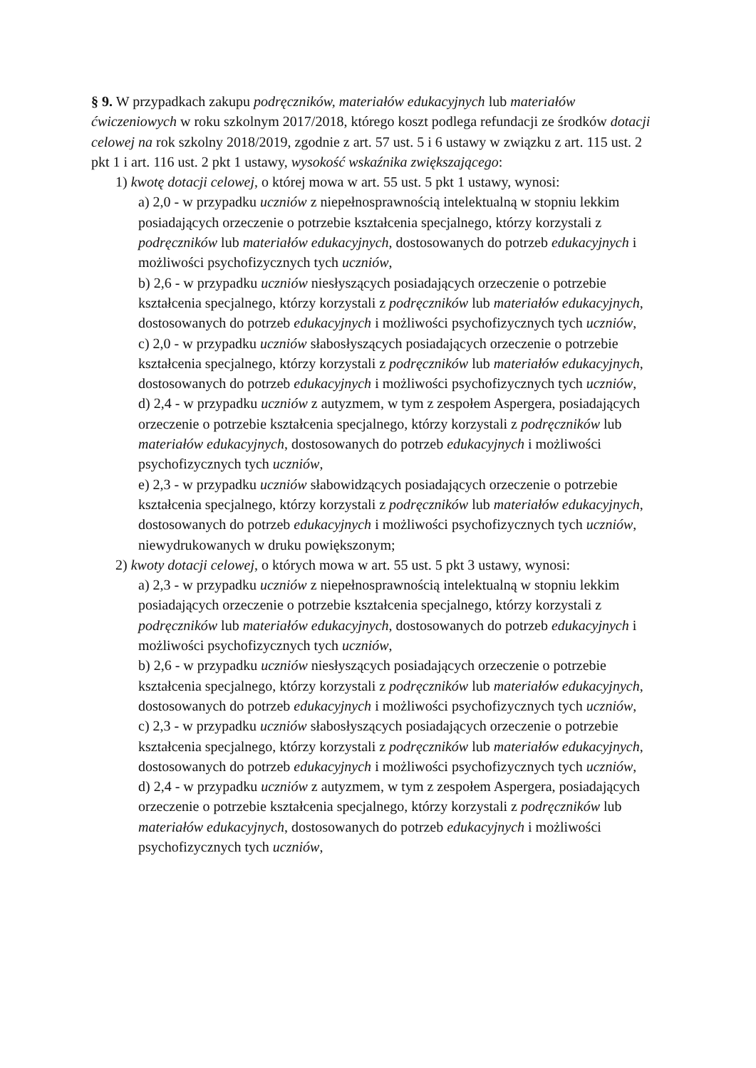§ 9. W przypadkach zakupu podręczników, materiałów edukacyjnych lub materiałów ćwiczeniowych w roku szkolnym 2017/2018, którego koszt podlega refundacji ze środków dotacji celowej na rok szkolny 2018/2019, zgodnie z art. 57 ust. 5 i 6 ustawy w związku z art. 115 ust. 2 pkt 1 i art. 116 ust. 2 pkt 1 ustawy, wysokość wskaźnika zwiększającego:
1) kwotę dotacji celowej, o której mowa w art. 55 ust. 5 pkt 1 ustawy, wynosi:
a) 2,0 - w przypadku uczniów z niepełnosprawnością intelektualną w stopniu lekkim posiadających orzeczenie o potrzebie kształcenia specjalnego, którzy korzystali z podręczników lub materiałów edukacyjnych, dostosowanych do potrzeb edukacyjnych i możliwości psychofizycznych tych uczniów,
b) 2,6 - w przypadku uczniów niesłyszących posiadających orzeczenie o potrzebie kształcenia specjalnego, którzy korzystali z podręczników lub materiałów edukacyjnych, dostosowanych do potrzeb edukacyjnych i możliwości psychofizycznych tych uczniów,
c) 2,0 - w przypadku uczniów słabosłyszących posiadających orzeczenie o potrzebie kształcenia specjalnego, którzy korzystali z podręczników lub materiałów edukacyjnych, dostosowanych do potrzeb edukacyjnych i możliwości psychofizycznych tych uczniów,
d) 2,4 - w przypadku uczniów z autyzmem, w tym z zespołem Aspergera, posiadających orzeczenie o potrzebie kształcenia specjalnego, którzy korzystali z podręczników lub materiałów edukacyjnych, dostosowanych do potrzeb edukacyjnych i możliwości psychofizycznych tych uczniów,
e) 2,3 - w przypadku uczniów słabowidzących posiadających orzeczenie o potrzebie kształcenia specjalnego, którzy korzystali z podręczników lub materiałów edukacyjnych, dostosowanych do potrzeb edukacyjnych i możliwości psychofizycznych tych uczniów, niewydrukowanych w druku powiększonym;
2) kwoty dotacji celowej, o których mowa w art. 55 ust. 5 pkt 3 ustawy, wynosi:
a) 2,3 - w przypadku uczniów z niepełnosprawnością intelektualną w stopniu lekkim posiadających orzeczenie o potrzebie kształcenia specjalnego, którzy korzystali z podręczników lub materiałów edukacyjnych, dostosowanych do potrzeb edukacyjnych i możliwości psychofizycznych tych uczniów,
b) 2,6 - w przypadku uczniów niesłyszących posiadających orzeczenie o potrzebie kształcenia specjalnego, którzy korzystali z podręczników lub materiałów edukacyjnych, dostosowanych do potrzeb edukacyjnych i możliwości psychofizycznych tych uczniów,
c) 2,3 - w przypadku uczniów słabosłyszących posiadających orzeczenie o potrzebie kształcenia specjalnego, którzy korzystali z podręczników lub materiałów edukacyjnych, dostosowanych do potrzeb edukacyjnych i możliwości psychofizycznych tych uczniów,
d) 2,4 - w przypadku uczniów z autyzmem, w tym z zespołem Aspergera, posiadających orzeczenie o potrzebie kształcenia specjalnego, którzy korzystali z podręczników lub materiałów edukacyjnych, dostosowanych do potrzeb edukacyjnych i możliwości psychofizycznych tych uczniów,